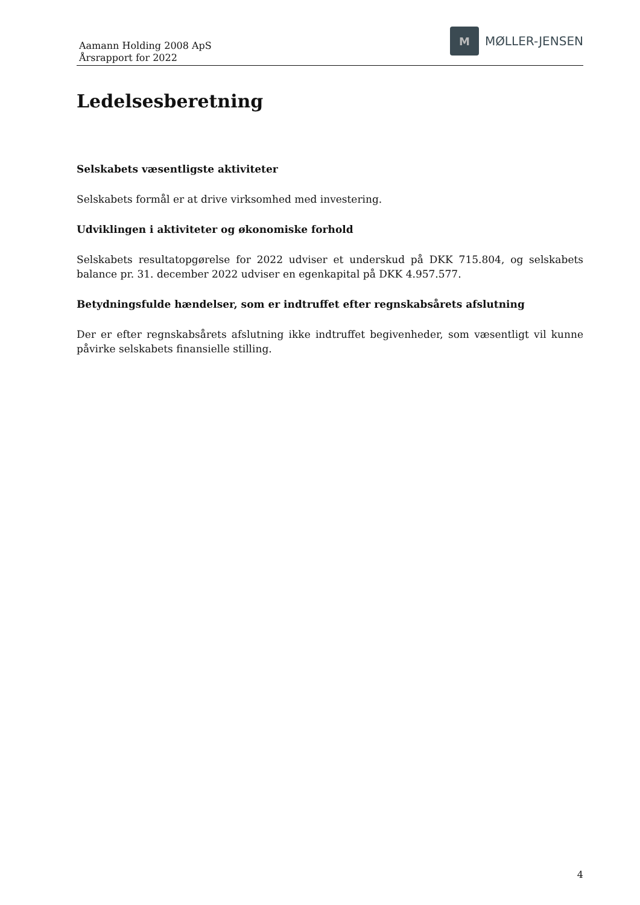Aamann Holding 2008 ApS
Årsrapport for 2022
M
MØLLER-JENSEN
Ledelsesberetning
Selskabets væsentligste aktiviteter
Selskabets formål er at drive virksomhed med investering.
Udviklingen i aktiviteter og økonomiske forhold
Selskabets resultatopgørelse for 2022 udviser et underskud på DKK 715.804, og selskabets balance pr. 31. december 2022 udviser en egenkapital på DKK 4.957.577.
Betydningsfulde hændelser, som er indtruffet efter regnskabsårets afslutning
Der er efter regnskabsårets afslutning ikke indtruffet begivenheder, som væsentligt vil kunne påvirke selskabets finansielle stilling.
4